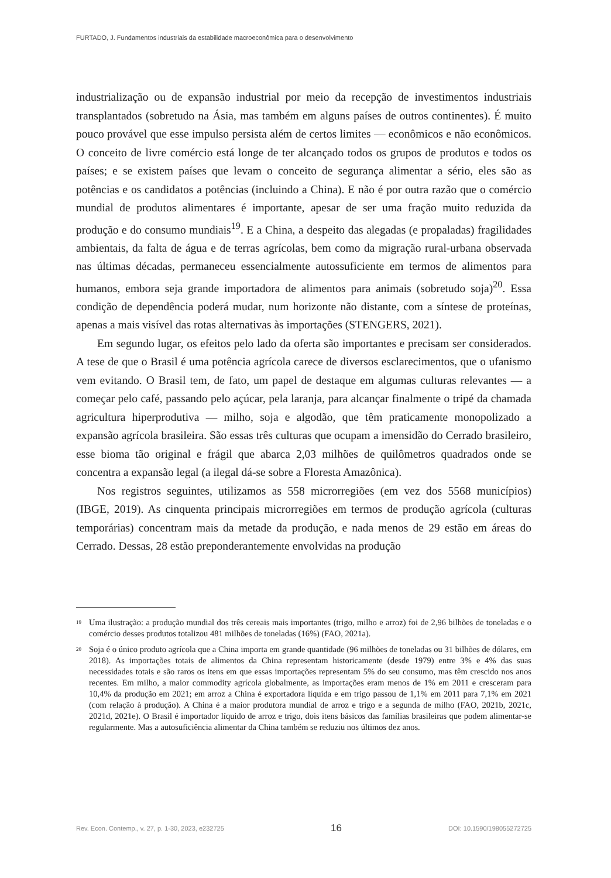FURTADO, J. Fundamentos industriais da estabilidade macroeconômica para o desenvolvimento
industrialização ou de expansão industrial por meio da recepção de investimentos industriais transplantados (sobretudo na Ásia, mas também em alguns países de outros continentes). É muito pouco provável que esse impulso persista além de certos limites — econômicos e não econômicos. O conceito de livre comércio está longe de ter alcançado todos os grupos de produtos e todos os países; e se existem países que levam o conceito de segurança alimentar a sério, eles são as potências e os candidatos a potências (incluindo a China). E não é por outra razão que o comércio mundial de produtos alimentares é importante, apesar de ser uma fração muito reduzida da produção e do consumo mundiais<sup>19</sup>. E a China, a despeito das alegadas (e propaladas) fragilidades ambientais, da falta de água e de terras agrícolas, bem como da migração rural-urbana observada nas últimas décadas, permaneceu essencialmente autossuficiente em termos de alimentos para humanos, embora seja grande importadora de alimentos para animais (sobretudo soja)<sup>20</sup>. Essa condição de dependência poderá mudar, num horizonte não distante, com a síntese de proteínas, apenas a mais visível das rotas alternativas às importações (STENGERS, 2021).
Em segundo lugar, os efeitos pelo lado da oferta são importantes e precisam ser considerados. A tese de que o Brasil é uma potência agrícola carece de diversos esclarecimentos, que o ufanismo vem evitando. O Brasil tem, de fato, um papel de destaque em algumas culturas relevantes — a começar pelo café, passando pelo açúcar, pela laranja, para alcançar finalmente o tripé da chamada agricultura hiperprodutiva — milho, soja e algodão, que têm praticamente monopolizado a expansão agrícola brasileira. São essas três culturas que ocupam a imensidão do Cerrado brasileiro, esse bioma tão original e frágil que abarca 2,03 milhões de quilômetros quadrados onde se concentra a expansão legal (a ilegal dá-se sobre a Floresta Amazônica).
Nos registros seguintes, utilizamos as 558 microrregiões (em vez dos 5568 municípios) (IBGE, 2019). As cinquenta principais microrregiões em termos de produção agrícola (culturas temporárias) concentram mais da metade da produção, e nada menos de 29 estão em áreas do Cerrado. Dessas, 28 estão preponderantemente envolvidas na produção
<sup>19</sup> Uma ilustração: a produção mundial dos três cereais mais importantes (trigo, milho e arroz) foi de 2,96 bilhões de toneladas e o comércio desses produtos totalizou 481 milhões de toneladas (16%) (FAO, 2021a).
<sup>20</sup> Soja é o único produto agrícola que a China importa em grande quantidade (96 milhões de toneladas ou 31 bilhões de dólares, em 2018). As importações totais de alimentos da China representam historicamente (desde 1979) entre 3% e 4% das suas necessidades totais e são raros os itens em que essas importações representam 5% do seu consumo, mas têm crescido nos anos recentes. Em milho, a maior commodity agrícola globalmente, as importações eram menos de 1% em 2011 e cresceram para 10,4% da produção em 2021; em arroz a China é exportadora líquida e em trigo passou de 1,1% em 2011 para 7,1% em 2021 (com relação à produção). A China é a maior produtora mundial de arroz e trigo e a segunda de milho (FAO, 2021b, 2021c, 2021d, 2021e). O Brasil é importador líquido de arroz e trigo, dois itens básicos das famílias brasileiras que podem alimentar-se regularmente. Mas a autosuficiência alimentar da China também se reduziu nos últimos dez anos.
Rev. Econ. Contemp., v. 27, p. 1-30, 2023, e232725 16 DOI: 10.1590/198055272725